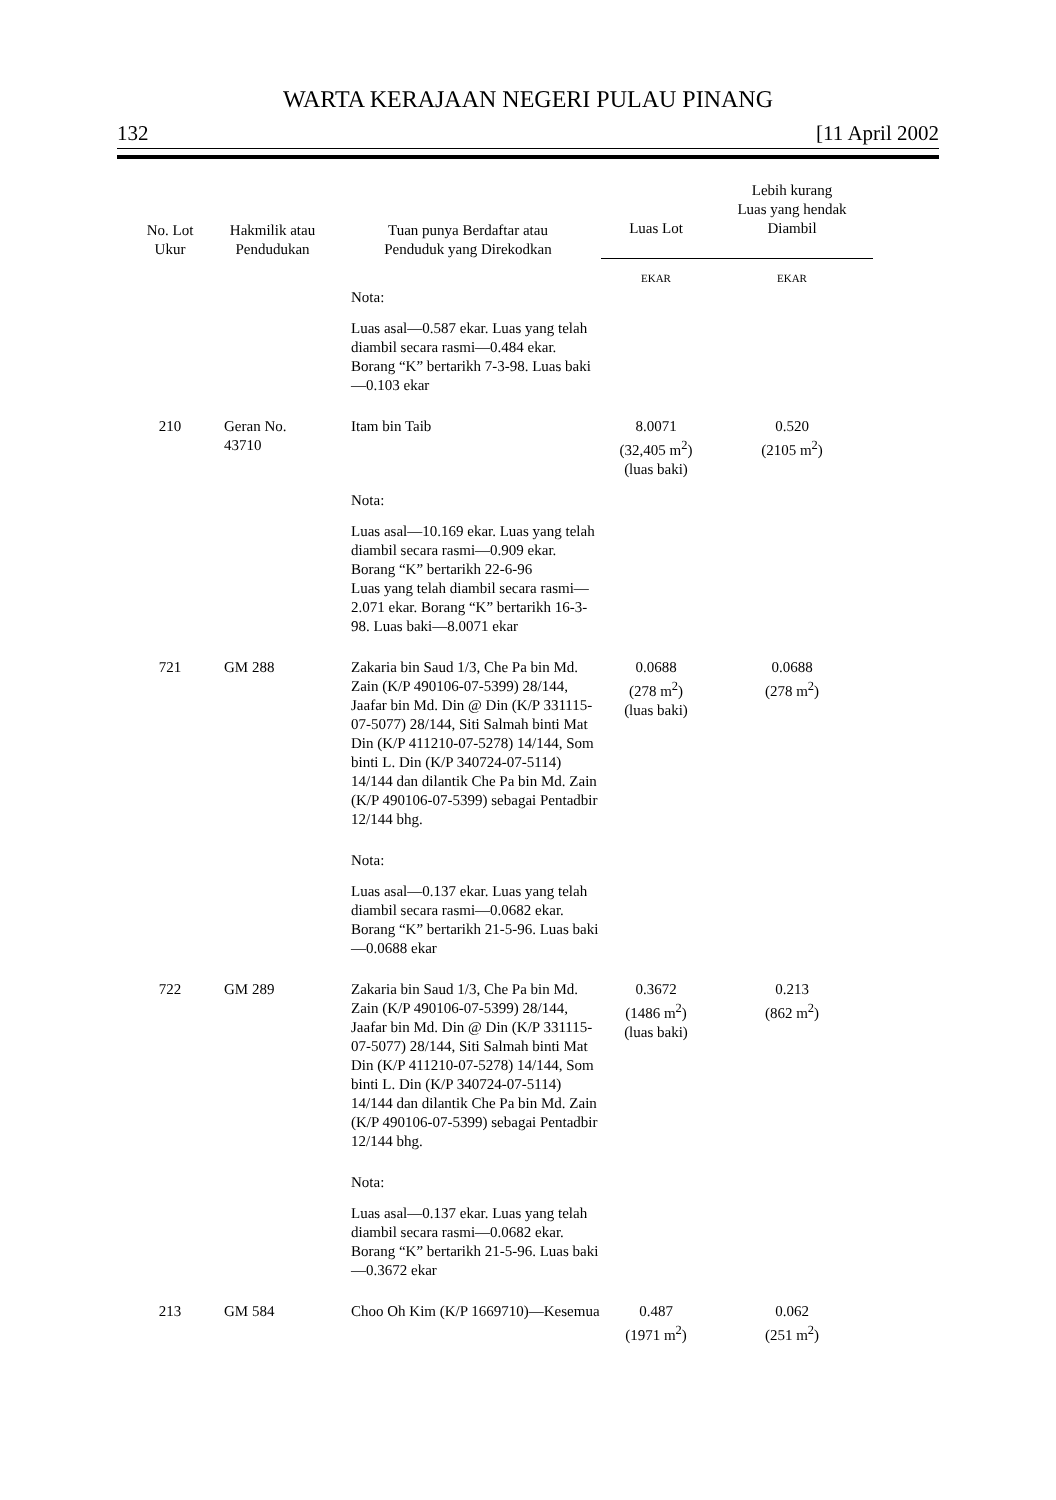WARTA KERAJAAN NEGERI PULAU PINANG
132 [11 April 2002
| No. Lot Ukur | Hakmilik atau Pendudukan | Tuan punya Berdaftar atau Penduduk yang Direkodkan | Luas Lot | Lebih kurang Luas yang hendak Diambil |
| --- | --- | --- | --- | --- |
| | | | EKAR | EKAR |
| | | Nota: | | |
| | | Luas asal—0.587 ekar. Luas yang telah diambil secara rasmi—0.484 ekar. Borang “K” bertarikh 7-3-98. Luas baki—0.103 ekar | | |
| 210 | Geran No. 43710 | Itam bin Taib | 8.0071 (32,405 m<sup>2</sup>) (luas baki) | 0.520 (2105 m<sup>2</sup>) |
| | | Nota: | | |
| | | Luas asal—10.169 ekar. Luas yang telah diambil secara rasmi—0.909 ekar. Borang “K” bertarikh 22-6-96 Luas yang telah diambil secara rasmi—2.071 ekar. Borang “K” bertarikh 16-3-98. Luas baki—8.0071 ekar | | |
| 721 | GM 288 | Zakaria bin Saud 1/3, Che Pa bin Md. Zain (K/P 490106-07-5399) 28/144, Jaafar bin Md. Din @ Din (K/P 331115-07-5077) 28/144, Siti Salmah binti Mat Din (K/P 411210-07-5278) 14/144, Som binti L. Din (K/P 340724-07-5114) 14/144 dan dilantik Che Pa bin Md. Zain (K/P 490106-07-5399) sebagai Pentadbir 12/144 bhg. | 0.0688 (278 m<sup>2</sup>) (luas baki) | 0.0688 (278 m<sup>2</sup>) |
| | | Nota: | | |
| | | Luas asal—0.137 ekar. Luas yang telah diambil secara rasmi—0.0682 ekar. Borang “K” bertarikh 21-5-96. Luas baki—0.0688 ekar | | |
| 722 | GM 289 | Zakaria bin Saud 1/3, Che Pa bin Md. Zain (K/P 490106-07-5399) 28/144, Jaafar bin Md. Din @ Din (K/P 331115-07-5077) 28/144, Siti Salmah binti Mat Din (K/P 411210-07-5278) 14/144, Som binti L. Din (K/P 340724-07-5114) 14/144 dan dilantik Che Pa bin Md. Zain (K/P 490106-07-5399) sebagai Pentadbir 12/144 bhg. | 0.3672 (1486 m<sup>2</sup>) (luas baki) | 0.213 (862 m<sup>2</sup>) |
| | | Nota: | | |
| | | Luas asal—0.137 ekar. Luas yang telah diambil secara rasmi—0.0682 ekar. Borang “K” bertarikh 21-5-96. Luas baki—0.3672 ekar | | |
| 213 | GM 584 | Choo Oh Kim (K/P 1669710)—Kesemua | 0.487 (1971 m<sup>2</sup>) | 0.062 (251 m<sup>2</sup>) |